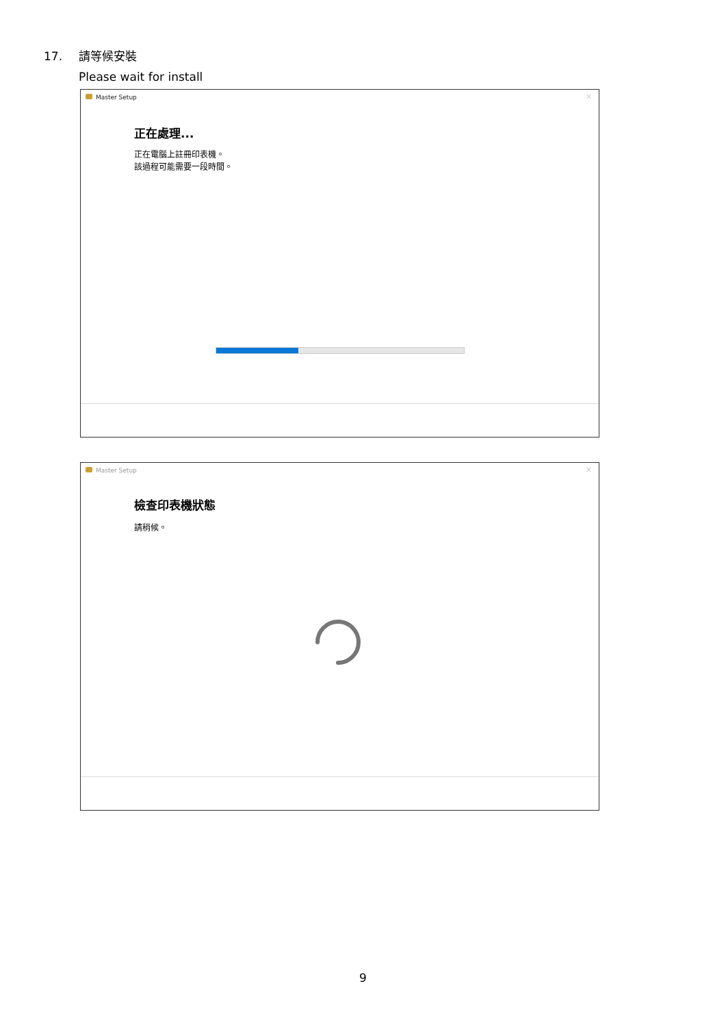17. 請等候安裝
Please wait for install
Master Setup
✕
正在處理...
正在電腦上註冊印表機。
該過程可能需要一段時間。
Master Setup
✕
檢查印表機狀態
請稍候。
9